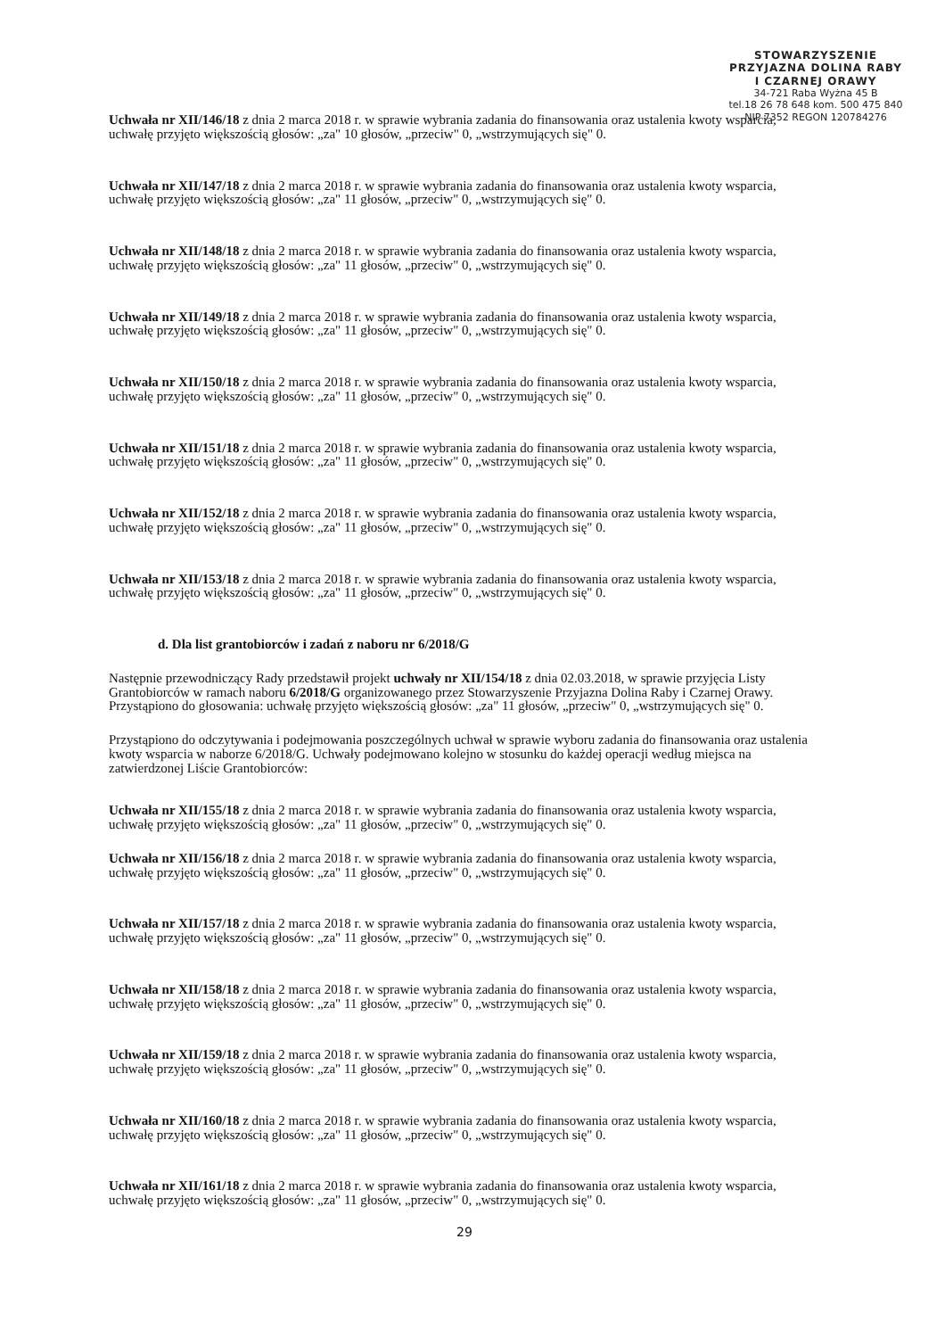STOWARZYSZENIE
PRZYJAZNA DOLINA RABY
I CZARNEJ ORAWY
34-721 Raba Wyżna 45 B
tel.18 26 78 648 kom. 500 475 840
NIP 7352 REGON 120784276
Uchwała nr XII/146/18 z dnia 2 marca 2018 r. w sprawie wybrania zadania do finansowania oraz ustalenia kwoty wsparcia, uchwałę przyjęto większością głosów: „za" 10 głosów, „przeciw" 0, „wstrzymujących się" 0.
Uchwała nr XII/147/18 z dnia 2 marca 2018 r. w sprawie wybrania zadania do finansowania oraz ustalenia kwoty wsparcia, uchwałę przyjęto większością głosów: „za" 11 głosów, „przeciw" 0, „wstrzymujących się" 0.
Uchwała nr XII/148/18 z dnia 2 marca 2018 r. w sprawie wybrania zadania do finansowania oraz ustalenia kwoty wsparcia, uchwałę przyjęto większością głosów: „za" 11 głosów, „przeciw" 0, „wstrzymujących się" 0.
Uchwała nr XII/149/18 z dnia 2 marca 2018 r. w sprawie wybrania zadania do finansowania oraz ustalenia kwoty wsparcia, uchwałę przyjęto większością głosów: „za" 11 głosów, „przeciw" 0, „wstrzymujących się" 0.
Uchwała nr XII/150/18 z dnia 2 marca 2018 r. w sprawie wybrania zadania do finansowania oraz ustalenia kwoty wsparcia, uchwałę przyjęto większością głosów: „za" 11 głosów, „przeciw" 0, „wstrzymujących się" 0.
Uchwała nr XII/151/18 z dnia 2 marca 2018 r. w sprawie wybrania zadania do finansowania oraz ustalenia kwoty wsparcia, uchwałę przyjęto większością głosów: „za" 11 głosów, „przeciw" 0, „wstrzymujących się" 0.
Uchwała nr XII/152/18 z dnia 2 marca 2018 r. w sprawie wybrania zadania do finansowania oraz ustalenia kwoty wsparcia, uchwałę przyjęto większością głosów: „za" 11 głosów, „przeciw" 0, „wstrzymujących się" 0.
Uchwała nr XII/153/18 z dnia 2 marca 2018 r. w sprawie wybrania zadania do finansowania oraz ustalenia kwoty wsparcia, uchwałę przyjęto większością głosów: „za" 11 głosów, „przeciw" 0, „wstrzymujących się" 0.
d. Dla list grantobiorców i zadań z naboru nr 6/2018/G
Następnie przewodniczący Rady przedstawił projekt uchwały nr XII/154/18 z dnia 02.03.2018, w sprawie przyjęcia Listy Grantobiorców w ramach naboru 6/2018/G organizowanego przez Stowarzyszenie Przyjazna Dolina Raby i Czarnej Orawy. Przystąpiono do głosowania: uchwałę przyjęto większością głosów: „za" 11 głosów, „przeciw" 0, „wstrzymujących się" 0.
Przystąpiono do odczytywania i podejmowania poszczególnych uchwał w sprawie wyboru zadania do finansowania oraz ustalenia kwoty wsparcia w naborze 6/2018/G. Uchwały podejmowano kolejno w stosunku do każdej operacji według miejsca na zatwierdzonej Liście Grantobiorców:
Uchwała nr XII/155/18 z dnia 2 marca 2018 r. w sprawie wybrania zadania do finansowania oraz ustalenia kwoty wsparcia, uchwałę przyjęto większością głosów: „za" 11 głosów, „przeciw" 0, „wstrzymujących się" 0.
Uchwała nr XII/156/18 z dnia 2 marca 2018 r. w sprawie wybrania zadania do finansowania oraz ustalenia kwoty wsparcia, uchwałę przyjęto większością głosów: „za" 11 głosów, „przeciw" 0, „wstrzymujących się" 0.
Uchwała nr XII/157/18 z dnia 2 marca 2018 r. w sprawie wybrania zadania do finansowania oraz ustalenia kwoty wsparcia, uchwałę przyjęto większością głosów: „za" 11 głosów, „przeciw" 0, „wstrzymujących się" 0.
Uchwała nr XII/158/18 z dnia 2 marca 2018 r. w sprawie wybrania zadania do finansowania oraz ustalenia kwoty wsparcia, uchwałę przyjęto większością głosów: „za" 11 głosów, „przeciw" 0, „wstrzymujących się" 0.
Uchwała nr XII/159/18 z dnia 2 marca 2018 r. w sprawie wybrania zadania do finansowania oraz ustalenia kwoty wsparcia, uchwałę przyjęto większością głosów: „za" 11 głosów, „przeciw" 0, „wstrzymujących się" 0.
Uchwała nr XII/160/18 z dnia 2 marca 2018 r. w sprawie wybrania zadania do finansowania oraz ustalenia kwoty wsparcia, uchwałę przyjęto większością głosów: „za" 11 głosów, „przeciw" 0, „wstrzymujących się" 0.
Uchwała nr XII/161/18 z dnia 2 marca 2018 r. w sprawie wybrania zadania do finansowania oraz ustalenia kwoty wsparcia, uchwałę przyjęto większością głosów: „za" 11 głosów, „przeciw" 0, „wstrzymujących się" 0.
29